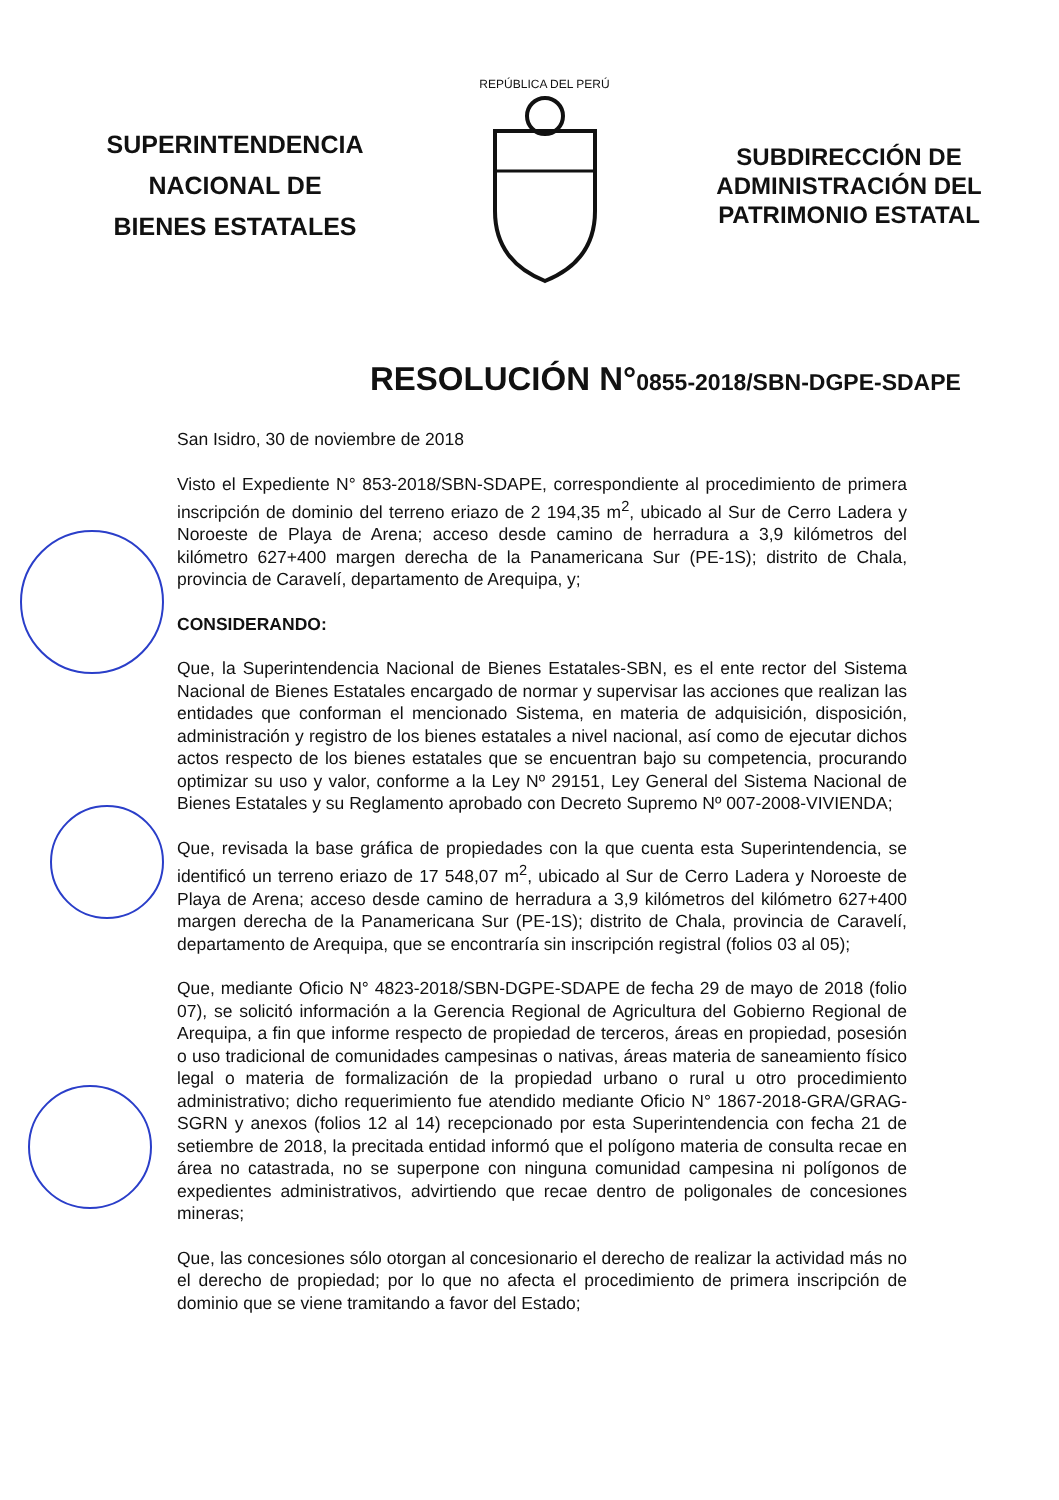SUPERINTENDENCIA
NACIONAL DE
BIENES ESTATALES
REPÚBLICA DEL PERÚ
SUBDIRECCIÓN DE
ADMINISTRACIÓN DEL
PATRIMONIO ESTATAL
RESOLUCIÓN N°0855-2018/SBN-DGPE-SDAPE
San Isidro, 30 de noviembre de 2018
Visto el Expediente N° 853-2018/SBN-SDAPE, correspondiente al procedimiento de primera inscripción de dominio del terreno eriazo de 2 194,35 m<sup>2</sup>, ubicado al Sur de Cerro Ladera y Noroeste de Playa de Arena; acceso desde camino de herradura a 3,9 kilómetros del kilómetro 627+400 margen derecha de la Panamericana Sur (PE-1S); distrito de Chala, provincia de Caravelí, departamento de Arequipa, y;
CONSIDERANDO:
Que, la Superintendencia Nacional de Bienes Estatales-SBN, es el ente rector del Sistema Nacional de Bienes Estatales encargado de normar y supervisar las acciones que realizan las entidades que conforman el mencionado Sistema, en materia de adquisición, disposición, administración y registro de los bienes estatales a nivel nacional, así como de ejecutar dichos actos respecto de los bienes estatales que se encuentran bajo su competencia, procurando optimizar su uso y valor, conforme a la Ley Nº 29151, Ley General del Sistema Nacional de Bienes Estatales y su Reglamento aprobado con Decreto Supremo Nº 007-2008-VIVIENDA;
Que, revisada la base gráfica de propiedades con la que cuenta esta Superintendencia, se identificó un terreno eriazo de 17 548,07 m<sup>2</sup>, ubicado al Sur de Cerro Ladera y Noroeste de Playa de Arena; acceso desde camino de herradura a 3,9 kilómetros del kilómetro 627+400 margen derecha de la Panamericana Sur (PE-1S); distrito de Chala, provincia de Caravelí, departamento de Arequipa, que se encontraría sin inscripción registral (folios 03 al 05);
Que, mediante Oficio N° 4823-2018/SBN-DGPE-SDAPE de fecha 29 de mayo de 2018 (folio 07), se solicitó información a la Gerencia Regional de Agricultura del Gobierno Regional de Arequipa, a fin que informe respecto de propiedad de terceros, áreas en propiedad, posesión o uso tradicional de comunidades campesinas o nativas, áreas materia de saneamiento físico legal o materia de formalización de la propiedad urbano o rural u otro procedimiento administrativo; dicho requerimiento fue atendido mediante Oficio N° 1867-2018-GRA/GRAG-SGRN y anexos (folios 12 al 14) recepcionado por esta Superintendencia con fecha 21 de setiembre de 2018, la precitada entidad informó que el polígono materia de consulta recae en área no catastrada, no se superpone con ninguna comunidad campesina ni polígonos de expedientes administrativos, advirtiendo que recae dentro de poligonales de concesiones mineras;
Que, las concesiones sólo otorgan al concesionario el derecho de realizar la actividad más no el derecho de propiedad; por lo que no afecta el procedimiento de primera inscripción de dominio que se viene tramitando a favor del Estado;